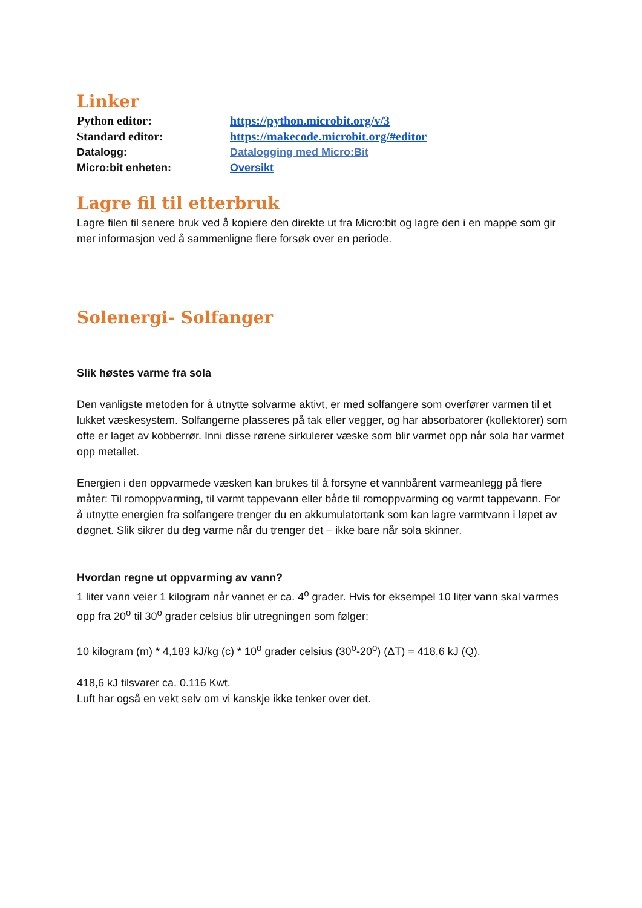Linker
| Python editor: | https://python.microbit.org/v/3 |
| Standard editor: | https://makecode.microbit.org/#editor |
| Datalogg: | Datalogging med Micro:Bit |
| Micro:bit enheten: | Oversikt |
Lagre fil til etterbruk
Lagre filen til senere bruk ved å kopiere den direkte ut fra Micro:bit og lagre den i en mappe som gir mer informasjon ved å sammenligne flere forsøk over en periode.
Solenergi- Solfanger
Slik høstes varme fra sola
Den vanligste metoden for å utnytte solvarme aktivt, er med solfangere som overfører varmen til et lukket væskesystem. Solfangerne plasseres på tak eller vegger, og har absorbatorer (kollektorer) som ofte er laget av kobberrør. Inni disse rørene sirkulerer væske som blir varmet opp når sola har varmet opp metallet.
Energien i den oppvarmede væsken kan brukes til å forsyne et vannbårent varmeanlegg på flere måter: Til romoppvarming, til varmt tappevann eller både til romoppvarming og varmt tappevann. For å utnytte energien fra solfangere trenger du en akkumulatortank som kan lagre varmtvann i løpet av døgnet. Slik sikrer du deg varme når du trenger det – ikke bare når sola skinner.
Hvordan regne ut oppvarming av vann?
1 liter vann veier 1 kilogram når vannet er ca. 4<sup>o</sup> grader. Hvis for eksempel 10 liter vann skal varmes opp fra 20<sup>o</sup> til 30<sup>o</sup> grader celsius blir utregningen som følger:
10 kilogram (m) * 4,183 kJ/kg (c) * 10<sup>o</sup> grader celsius (30<sup>o</sup>-20<sup>o</sup>) (ΔT) = 418,6 kJ (Q).
418,6 kJ tilsvarer ca. 0.116 Kwt.
Luft har også en vekt selv om vi kanskje ikke tenker over det.